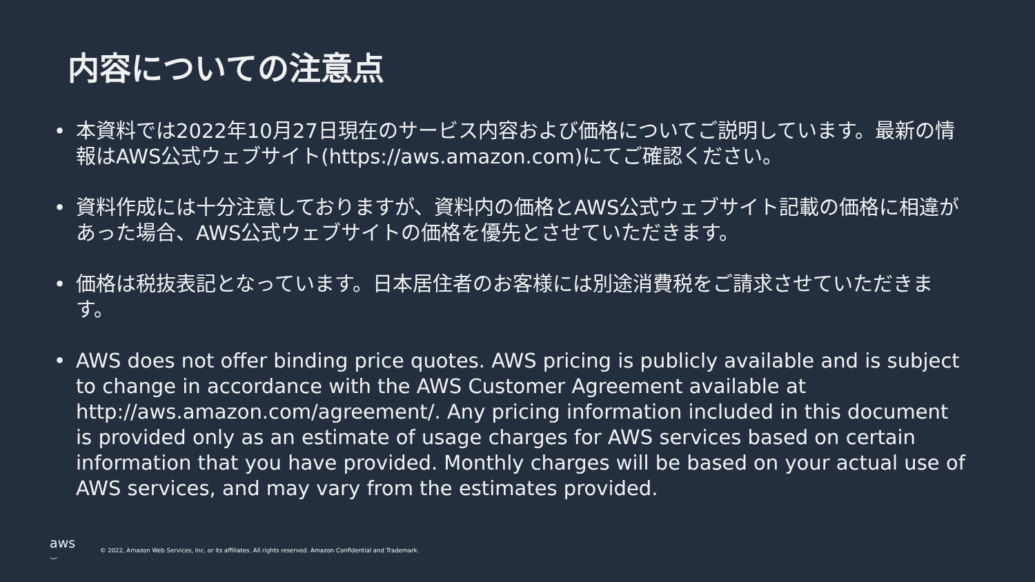内容についての注意点
• 本資料では2022年10月27日現在のサービス内容および価格についてご説明しています。最新の情報はAWS公式ウェブサイト(https://aws.amazon.com)にてご確認ください。
• 資料作成には十分注意しておりますが、資料内の価格とAWS公式ウェブサイト記載の価格に相違があった場合、AWS公式ウェブサイトの価格を優先とさせていただきます。
• 価格は税抜表記となっています。日本居住者のお客様には別途消費税をご請求させていただきます。
• AWS does not offer binding price quotes. AWS pricing is publicly available and is subject to change in accordance with the AWS Customer Agreement available at http://aws.amazon.com/agreement/. Any pricing information included in this document is provided only as an estimate of usage charges for AWS services based on certain information that you have provided. Monthly charges will be based on your actual use of AWS services, and may vary from the estimates provided.
aws
⌣
© 2022, Amazon Web Services, Inc. or its affiliates. All rights reserved. Amazon Confidential and Trademark.